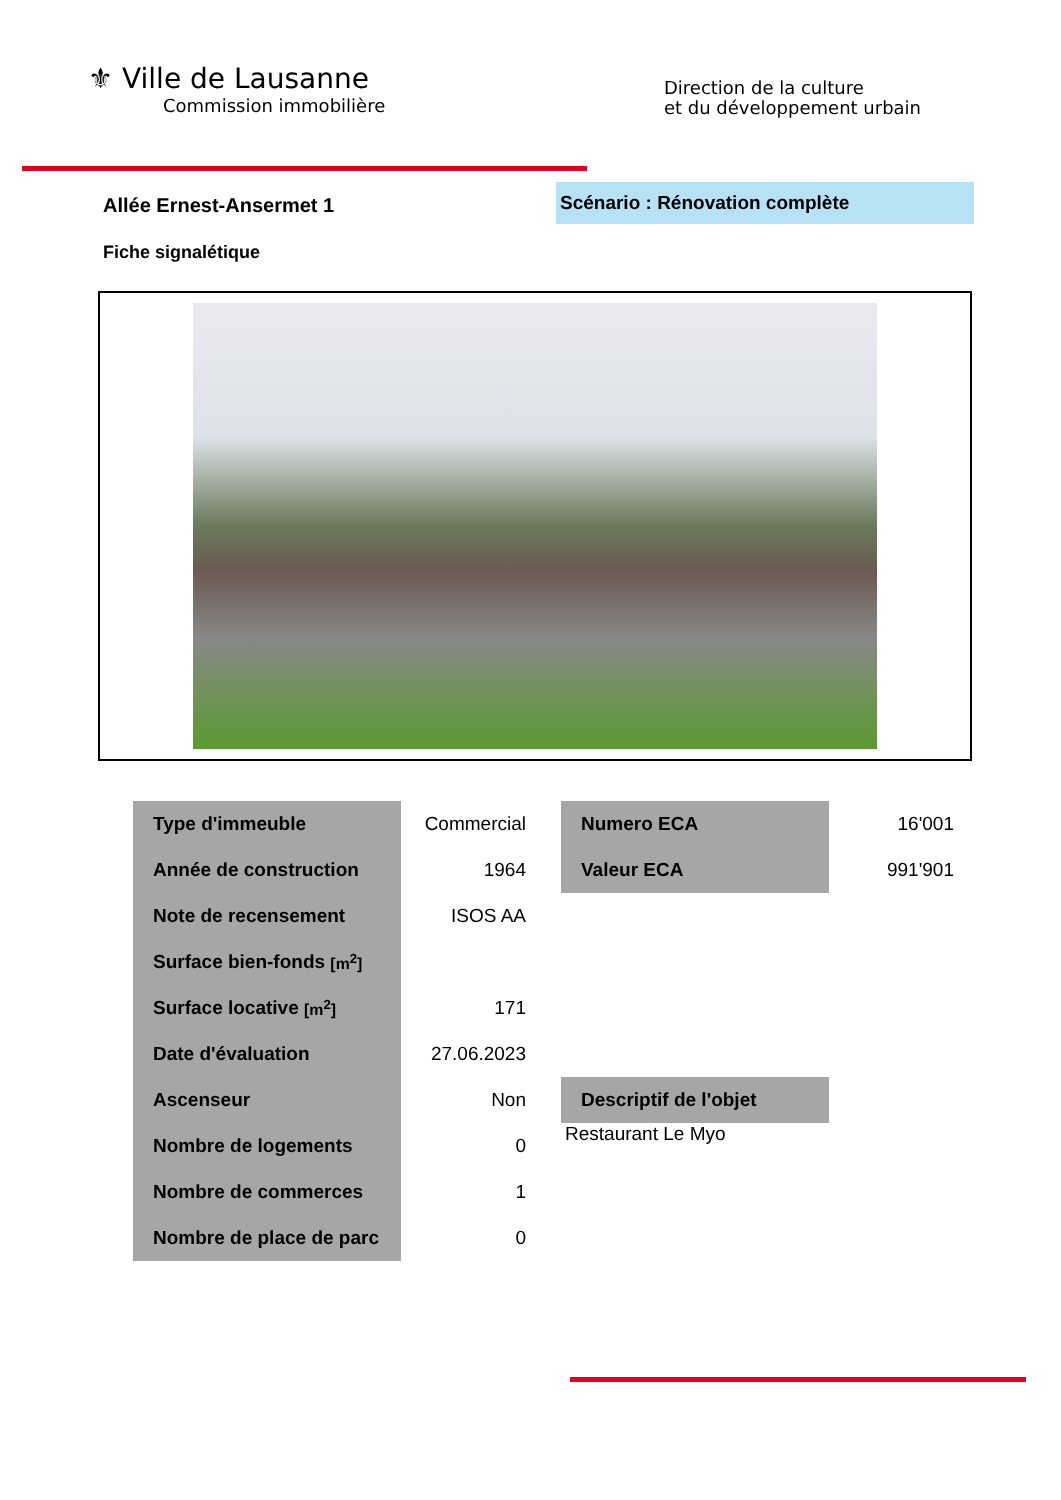⚜ Ville de Lausanne
Commission immobilière
Direction de la culture
et du développement urbain
Allée Ernest-Ansermet 1
Scénario : Rénovation complète
Fiche signalétique
| Type d'immeuble | Commercial |
| Année de construction | 1964 |
| Note de recensement | ISOS AA |
| Surface bien-fonds [m<sup>2</sup>] | |
| Surface locative [m<sup>2</sup>] | 171 |
| Date d'évaluation | 27.06.2023 |
| Ascenseur | Non |
| Nombre de logements | 0 |
| Nombre de commerces | 1 |
| Nombre de place de parc | 0 |
| Numero ECA | 16'001 |
| Valeur ECA | 991'901 |
| Descriptif de l'objet |
| --- |
| Restaurant Le Myo |